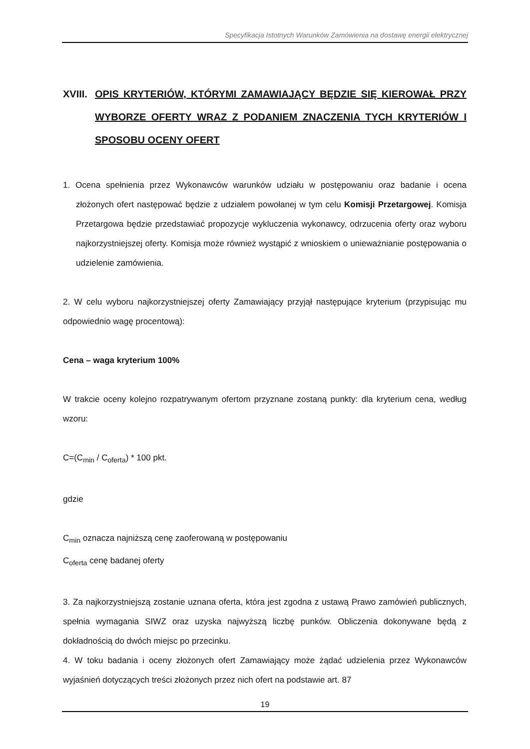Specyfikacja Istotnych Warunków Zamówienia na dostawę energii elektrycznej
XVIII. OPIS KRYTERIÓW, KTÓRYMI ZAMAWIAJĄCY BĘDZIE SIĘ KIEROWAŁ PRZY WYBORZE OFERTY WRAZ Z PODANIEM ZNACZENIA TYCH KRYTERIÓW I SPOSOBU OCENY OFERT
1. Ocena spełnienia przez Wykonawców warunków udziału w postępowaniu oraz badanie i ocena złożonych ofert następować będzie z udziałem powołanej w tym celu Komisji Przetargowej. Komisja Przetargowa będzie przedstawiać propozycje wykluczenia wykonawcy, odrzucenia oferty oraz wyboru najkorzystniejszej oferty. Komisja może również wystąpić z wnioskiem o unieważnianie postępowania o udzielenie zamówienia.
2. W celu wyboru najkorzystniejszej oferty Zamawiający przyjął następujące kryterium (przypisując mu odpowiednio wagę procentową):
Cena – waga kryterium 100%
W trakcie oceny kolejno rozpatrywanym ofertom przyznane zostaną punkty: dla kryterium cena, według wzoru:
C=(C<sub>min</sub> / C<sub>oferta</sub>) * 100 pkt.
gdzie
C<sub>min</sub> oznacza najniższą cenę zaoferowaną w postępowaniu
C<sub>oferta</sub> cenę badanej oferty
3. Za najkorzystniejszą zostanie uznana oferta, która jest zgodna z ustawą Prawo zamówień publicznych, spełnia wymagania SIWZ oraz uzyska najwyższą liczbę punków. Obliczenia dokonywane będą z dokładnością do dwóch miejsc po przecinku.
4. W toku badania i oceny złożonych ofert Zamawiający może żądać udzielenia przez Wykonawców wyjaśnień dotyczących treści złożonych przez nich ofert na podstawie art. 87
19